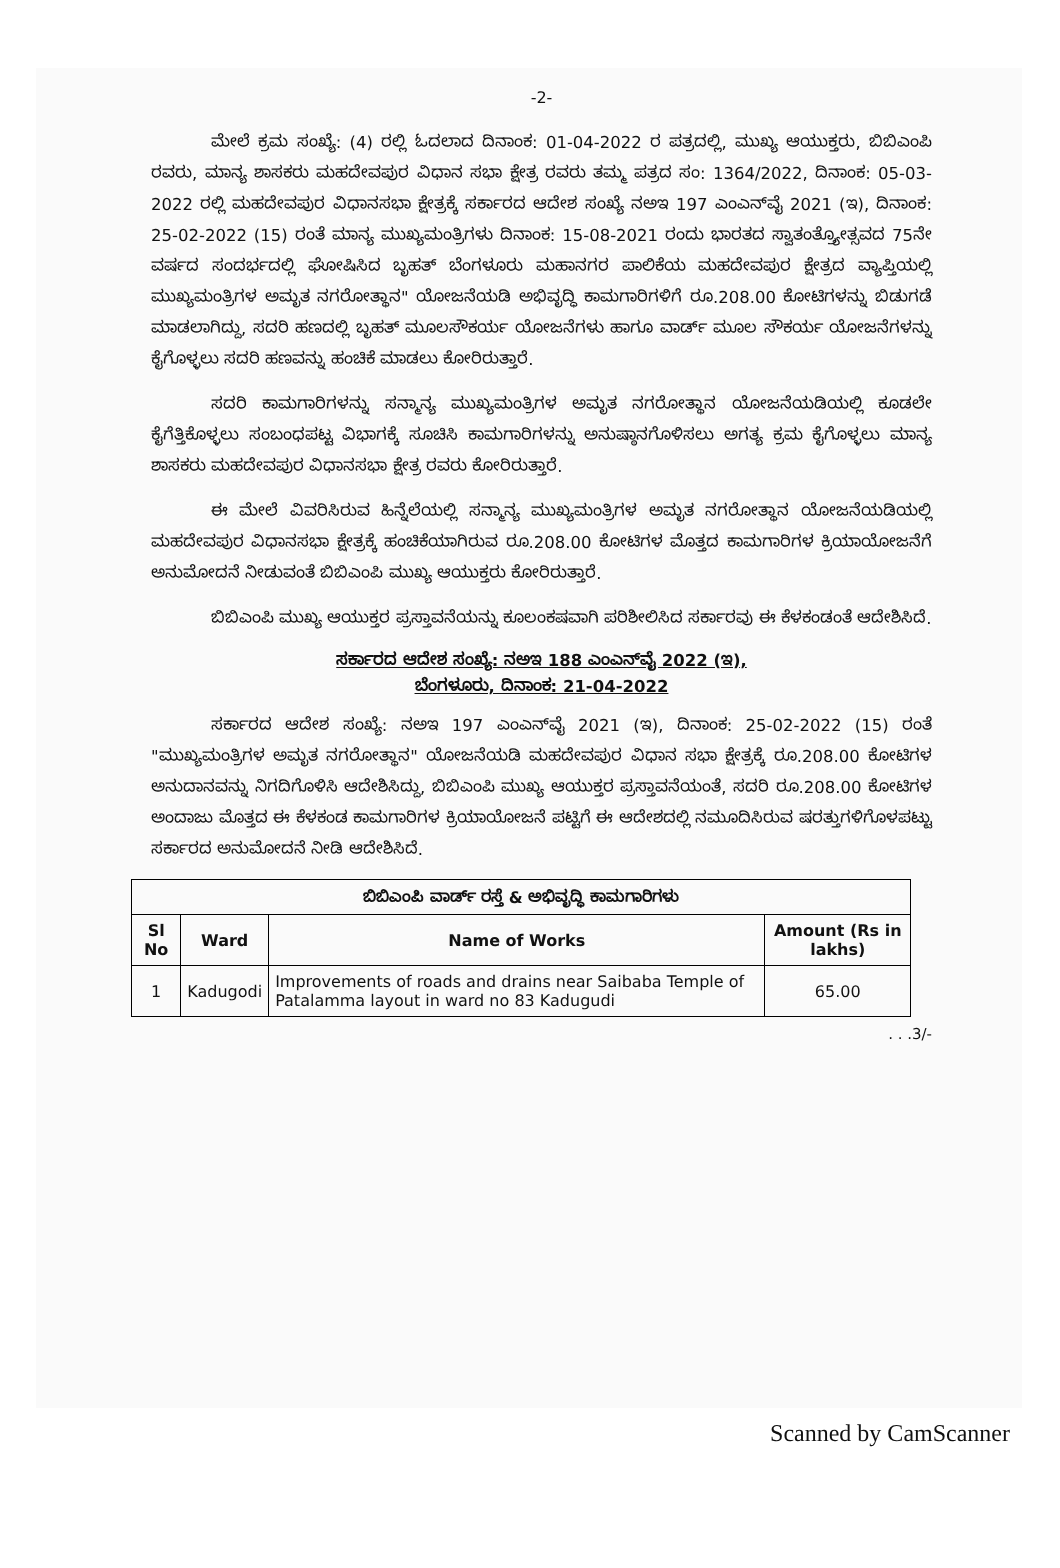-2-
ಮೇಲೆ ಕ್ರಮ ಸಂಖ್ಯೆ: (4) ರಲ್ಲಿ ಓದಲಾದ ದಿನಾಂಕ: 01-04-2022 ರ ಪತ್ರದಲ್ಲಿ, ಮುಖ್ಯ ಆಯುಕ್ತರು, ಬಿಬಿಎಂಪಿ ರವರು, ಮಾನ್ಯ ಶಾಸಕರು ಮಹದೇವಪುರ ವಿಧಾನ ಸಭಾ ಕ್ಷೇತ್ರ ರವರು ತಮ್ಮ ಪತ್ರದ ಸಂ: 1364/2022, ದಿನಾಂಕ: 05-03-2022 ರಲ್ಲಿ ಮಹದೇವಪುರ ವಿಧಾನಸಭಾ ಕ್ಷೇತ್ರಕ್ಕೆ ಸರ್ಕಾರದ ಆದೇಶ ಸಂಖ್ಯೆ ನಅಇ 197 ಎಂಎನ್‌ವೈ 2021 (ಇ), ದಿನಾಂಕ: 25-02-2022 (15) ರಂತೆ ಮಾನ್ಯ ಮುಖ್ಯಮಂತ್ರಿಗಳು ದಿನಾಂಕ: 15-08-2021 ರಂದು ಭಾರತದ ಸ್ವಾತಂತ್ರ್ಯೋತ್ಸವದ 75ನೇ ವರ್ಷದ ಸಂದರ್ಭದಲ್ಲಿ ಘೋಷಿಸಿದ ಬೃಹತ್ ಬೆಂಗಳೂರು ಮಹಾನಗರ ಪಾಲಿಕೆಯ ಮಹದೇವಪುರ ಕ್ಷೇತ್ರದ ವ್ಯಾಪ್ತಿಯಲ್ಲಿ ಮುಖ್ಯಮಂತ್ರಿಗಳ ಅಮೃತ ನಗರೋತ್ಥಾನ" ಯೋಜನೆಯಡಿ ಅಭಿವೃದ್ಧಿ ಕಾಮಗಾರಿಗಳಿಗೆ ರೂ.208.00 ಕೋಟಿಗಳನ್ನು ಬಿಡುಗಡೆ ಮಾಡಲಾಗಿದ್ದು, ಸದರಿ ಹಣದಲ್ಲಿ ಬೃಹತ್ ಮೂಲಸೌಕರ್ಯ ಯೋಜನೆಗಳು ಹಾಗೂ ವಾರ್ಡ್ ಮೂಲ ಸೌಕರ್ಯ ಯೋಜನೆಗಳನ್ನು ಕೈಗೊಳ್ಳಲು ಸದರಿ ಹಣವನ್ನು ಹಂಚಿಕೆ ಮಾಡಲು ಕೋರಿರುತ್ತಾರೆ.
ಸದರಿ ಕಾಮಗಾರಿಗಳನ್ನು ಸನ್ಮಾನ್ಯ ಮುಖ್ಯಮಂತ್ರಿಗಳ ಅಮೃತ ನಗರೋತ್ಥಾನ ಯೋಜನೆಯಡಿಯಲ್ಲಿ ಕೂಡಲೇ ಕೈಗೆತ್ತಿಕೊಳ್ಳಲು ಸಂಬಂಧಪಟ್ಟ ವಿಭಾಗಕ್ಕೆ ಸೂಚಿಸಿ ಕಾಮಗಾರಿಗಳನ್ನು ಅನುಷ್ಠಾನಗೊಳಿಸಲು ಅಗತ್ಯ ಕ್ರಮ ಕೈಗೊಳ್ಳಲು ಮಾನ್ಯ ಶಾಸಕರು ಮಹದೇವಪುರ ವಿಧಾನಸಭಾ ಕ್ಷೇತ್ರ ರವರು ಕೋರಿರುತ್ತಾರೆ.
ಈ ಮೇಲೆ ವಿವರಿಸಿರುವ ಹಿನ್ನೆಲೆಯಲ್ಲಿ ಸನ್ಮಾನ್ಯ ಮುಖ್ಯಮಂತ್ರಿಗಳ ಅಮೃತ ನಗರೋತ್ಥಾನ ಯೋಜನೆಯಡಿಯಲ್ಲಿ ಮಹದೇವಪುರ ವಿಧಾನಸಭಾ ಕ್ಷೇತ್ರಕ್ಕೆ ಹಂಚಿಕೆಯಾಗಿರುವ ರೂ.208.00 ಕೋಟಿಗಳ ಮೊತ್ತದ ಕಾಮಗಾರಿಗಳ ಕ್ರಿಯಾಯೋಜನೆಗೆ ಅನುಮೋದನೆ ನೀಡುವಂತೆ ಬಿಬಿಎಂಪಿ ಮುಖ್ಯ ಆಯುಕ್ತರು ಕೋರಿರುತ್ತಾರೆ.
ಬಿಬಿಎಂಪಿ ಮುಖ್ಯ ಆಯುಕ್ತರ ಪ್ರಸ್ತಾವನೆಯನ್ನು ಕೂಲಂಕಷವಾಗಿ ಪರಿಶೀಲಿಸಿದ ಸರ್ಕಾರವು ಈ ಕೆಳಕಂಡಂತೆ ಆದೇಶಿಸಿದೆ.
ಸರ್ಕಾರದ ಆದೇಶ ಸಂಖ್ಯೆ: ನಅಇ 188 ಎಂಎನ್‌ವೈ 2022 (ಇ),
ಬೆಂಗಳೂರು, ದಿನಾಂಕ: 21-04-2022
ಸರ್ಕಾರದ ಆದೇಶ ಸಂಖ್ಯೆ: ನಅಇ 197 ಎಂಎನ್‌ವೈ 2021 (ಇ), ದಿನಾಂಕ: 25-02-2022 (15) ರಂತೆ "ಮುಖ್ಯಮಂತ್ರಿಗಳ ಅಮೃತ ನಗರೋತ್ಥಾನ" ಯೋಜನೆಯಡಿ ಮಹದೇವಪುರ ವಿಧಾನ ಸಭಾ ಕ್ಷೇತ್ರಕ್ಕೆ ರೂ.208.00 ಕೋಟಿಗಳ ಅನುದಾನವನ್ನು ನಿಗದಿಗೊಳಿಸಿ ಆದೇಶಿಸಿದ್ದು, ಬಿಬಿಎಂಪಿ ಮುಖ್ಯ ಆಯುಕ್ತರ ಪ್ರಸ್ತಾವನೆಯಂತೆ, ಸದರಿ ರೂ.208.00 ಕೋಟಿಗಳ ಅಂದಾಜು ಮೊತ್ತದ ಈ ಕೆಳಕಂಡ ಕಾಮಗಾರಿಗಳ ಕ್ರಿಯಾಯೋಜನೆ ಪಟ್ಟಿಗೆ ಈ ಆದೇಶದಲ್ಲಿ ನಮೂದಿಸಿರುವ ಷರತ್ತುಗಳಿಗೊಳಪಟ್ಟು ಸರ್ಕಾರದ ಅನುಮೋದನೆ ನೀಡಿ ಆದೇಶಿಸಿದೆ.
| ಬಿಬಿಎಂಪಿ ವಾರ್ಡ್ ರಸ್ತೆ & ಅಭಿವೃದ್ಧಿ ಕಾಮಗಾರಿಗಳು | | | |
| --- | --- | --- | --- |
| Sl No | Ward | Name of Works | Amount (Rs in lakhs) |
| 1 | Kadugodi | Improvements of roads and drains near Saibaba Temple of Patalamma layout in ward no 83 Kadugudi | 65.00 |
. . .3/-
Scanned by CamScanner